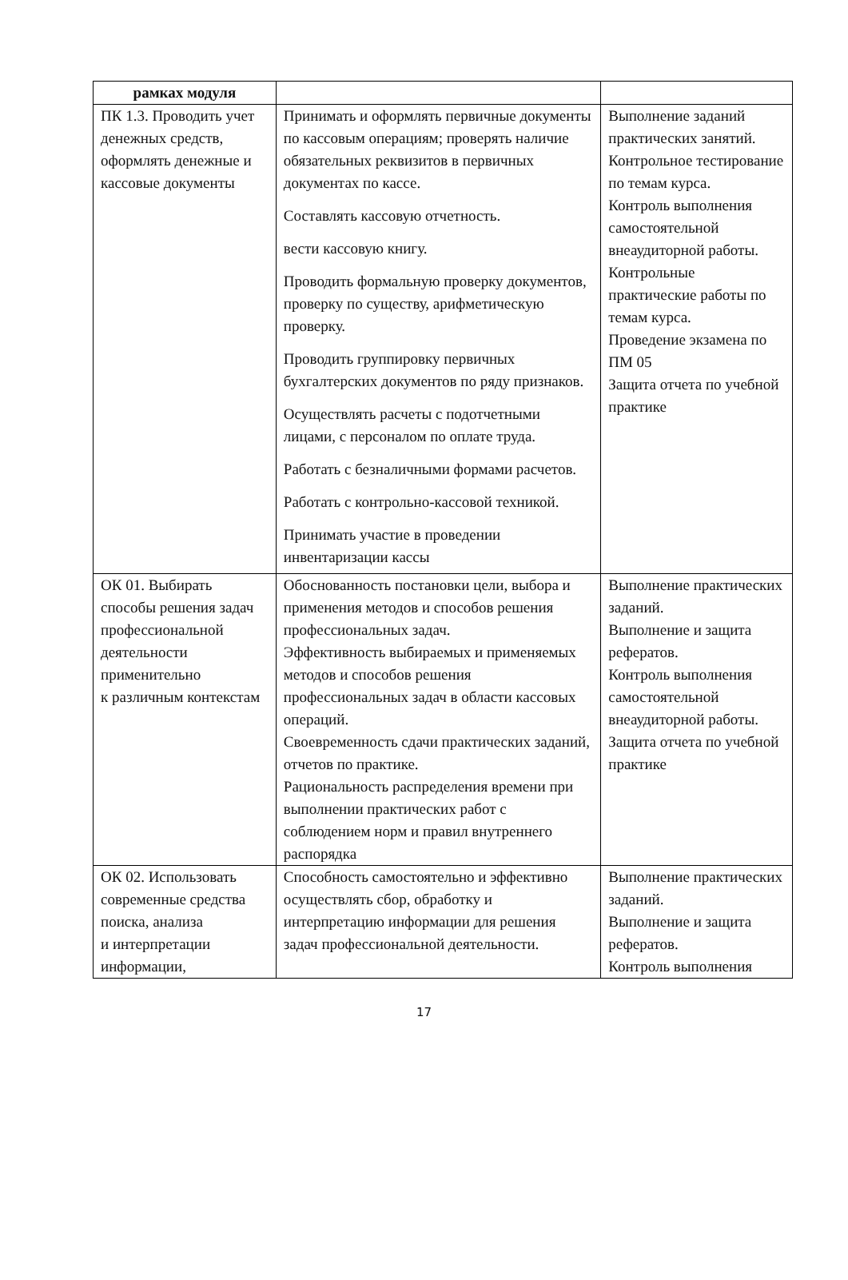| рамках модуля | | |
| ПК 1.3. Проводить учет денежных средств, оформлять денежные и кассовые документы | Принимать и оформлять первичные документы по кассовым операциям; проверять наличие обязательных реквизитов в первичных документах по кассе. Составлять кассовую отчетность. вести кассовую книгу. Проводить формальную проверку документов, проверку по существу, арифметическую проверку. Проводить группировку первичных бухгалтерских документов по ряду признаков. Осуществлять расчеты с подотчетными лицами, с персоналом по оплате труда. Работать с безналичными формами расчетов. Работать с контрольно-кассовой техникой. Принимать участие в проведении инвентаризации кассы | Выполнение заданий практических занятий. Контрольное тестирование по темам курса. Контроль выполнения самостоятельной внеаудиторной работы. Контрольные практические работы по темам курса. Проведение экзамена по ПМ 05 Защита отчета по учебной практике |
| ОК 01. Выбирать способы решения задач профессиональной деятельности применительно к различным контекстам | Обоснованность постановки цели, выбора и применения методов и способов решения профессиональных задач. Эффективность выбираемых и применяемых методов и способов решения профессиональных задач в области кассовых операций. Своевременность сдачи практических заданий, отчетов по практике. Рациональность распределения времени при выполнении практических работ с соблюдением норм и правил внутреннего распорядка | Выполнение практических заданий. Выполнение и защита рефератов. Контроль выполнения самостоятельной внеаудиторной работы. Защита отчета по учебной практике |
| ОК 02. Использовать современные средства поиска, анализа и интерпретации информации, | Способность самостоятельно и эффективно осуществлять сбор, обработку и интерпретацию информации для решения задач профессиональной деятельности. | Выполнение практических заданий. Выполнение и защита рефератов. Контроль выполнения |
17